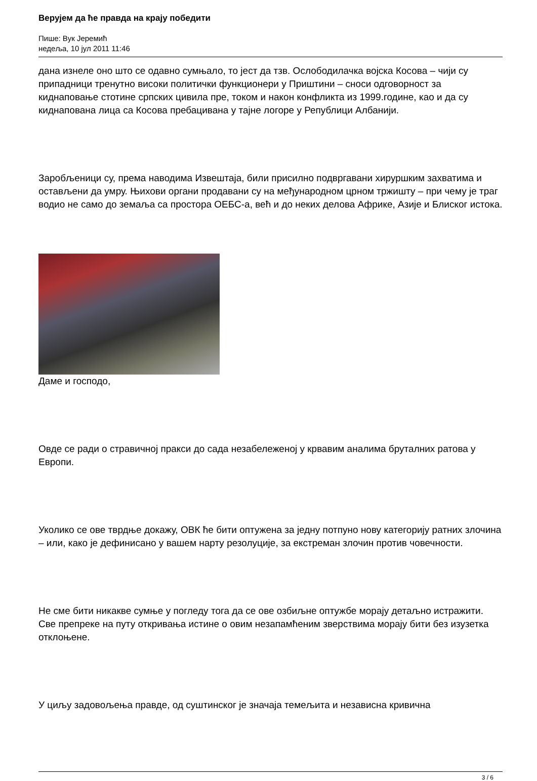Верујем да ће правда на крају победити
Пише: Вук Јеремић
недеља, 10 јул 2011 11:46
дана изнеле оно што се одавно сумњало, то јест да тзв. Ослободилачка војска Косова – чији су припадници тренутно високи политички функционери у Приштини – сноси одговорност за киднаповање стотине српских цивила пре, током и након конфликта из 1999.године, као и да су киднапована лица са Косова пребацивана у тајне логоре у Републици Албанији.
Заробљеници су, према наводима Извештаја, били присилно подвргавани хируршким захватима и остављени да умру. Њихови органи продавани су на међународном црном тржишту – при чему је траг водио не само до земаља са простора ОЕБС-а, већ и до неких делова Африке, Азије и Блиског истока.
Даме и господо,
Овде се ради о стравичној пракси до сада незабележеној у крвавим аналима бруталних ратова у Европи.
Уколико се ове тврдње докажу, ОВК ће бити оптужена за једну потпуно нову категорију ратних злочина – или, како је дефинисано у вашем нарту резолуције, за екстреман злочин против човечности.
Не сме бити никакве сумње у погледу тога да се ове озбиљне оптужбе морају детаљно истражити. Све препреке на путу откривања истине о овим незапамћеним зверствима морају бити без изузетка отклоњене.
У циљу задовољења правде, од суштинског је значаја темељита и независна кривична
3 / 6